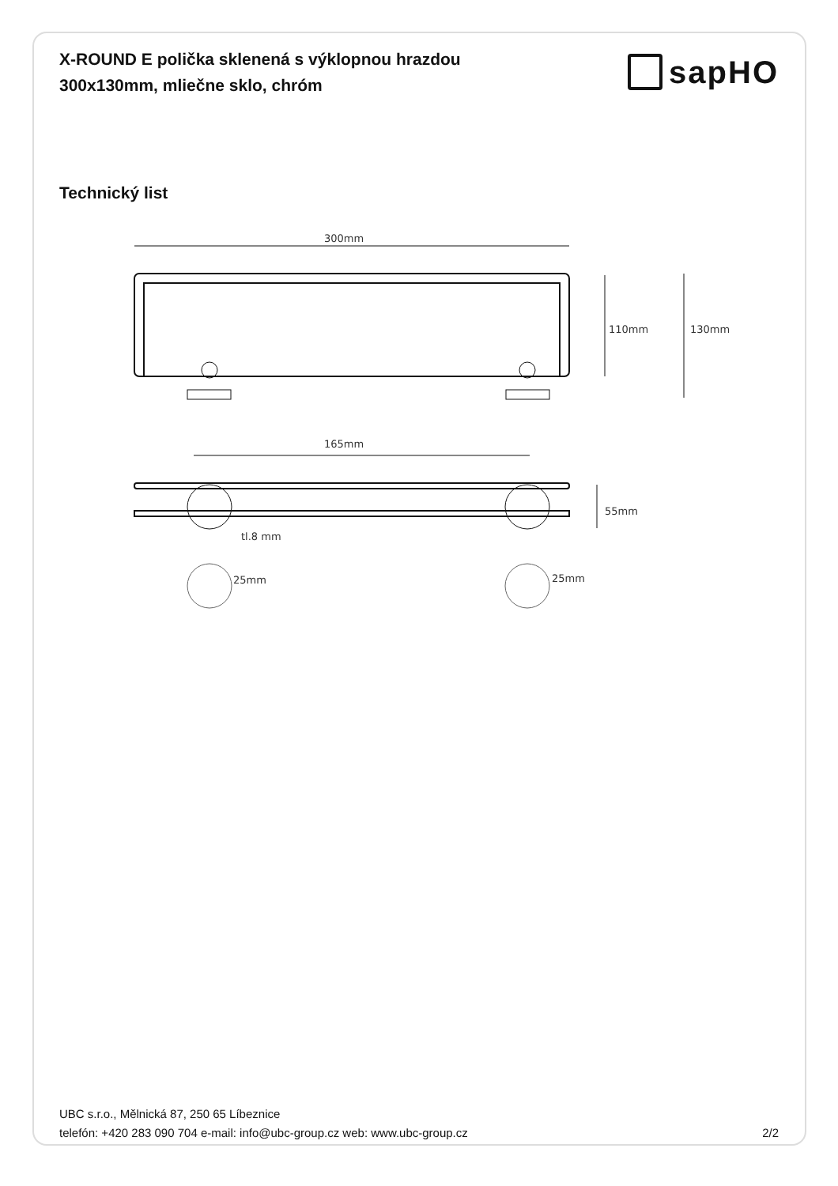X-ROUND E polička sklenená s výklopnou hrazdou
300x130mm, mliečne sklo, chróm
sapHO
Technický list
300mm
110mm
130mm
165mm
tl.8 mm
55mm
25mm
25mm
UBC s.r.o., Mělnická 87, 250 65 Líbeznice
telefón: +420 283 090 704 e-mail: info@ubc-group.cz web: www.ubc-group.cz 2/2